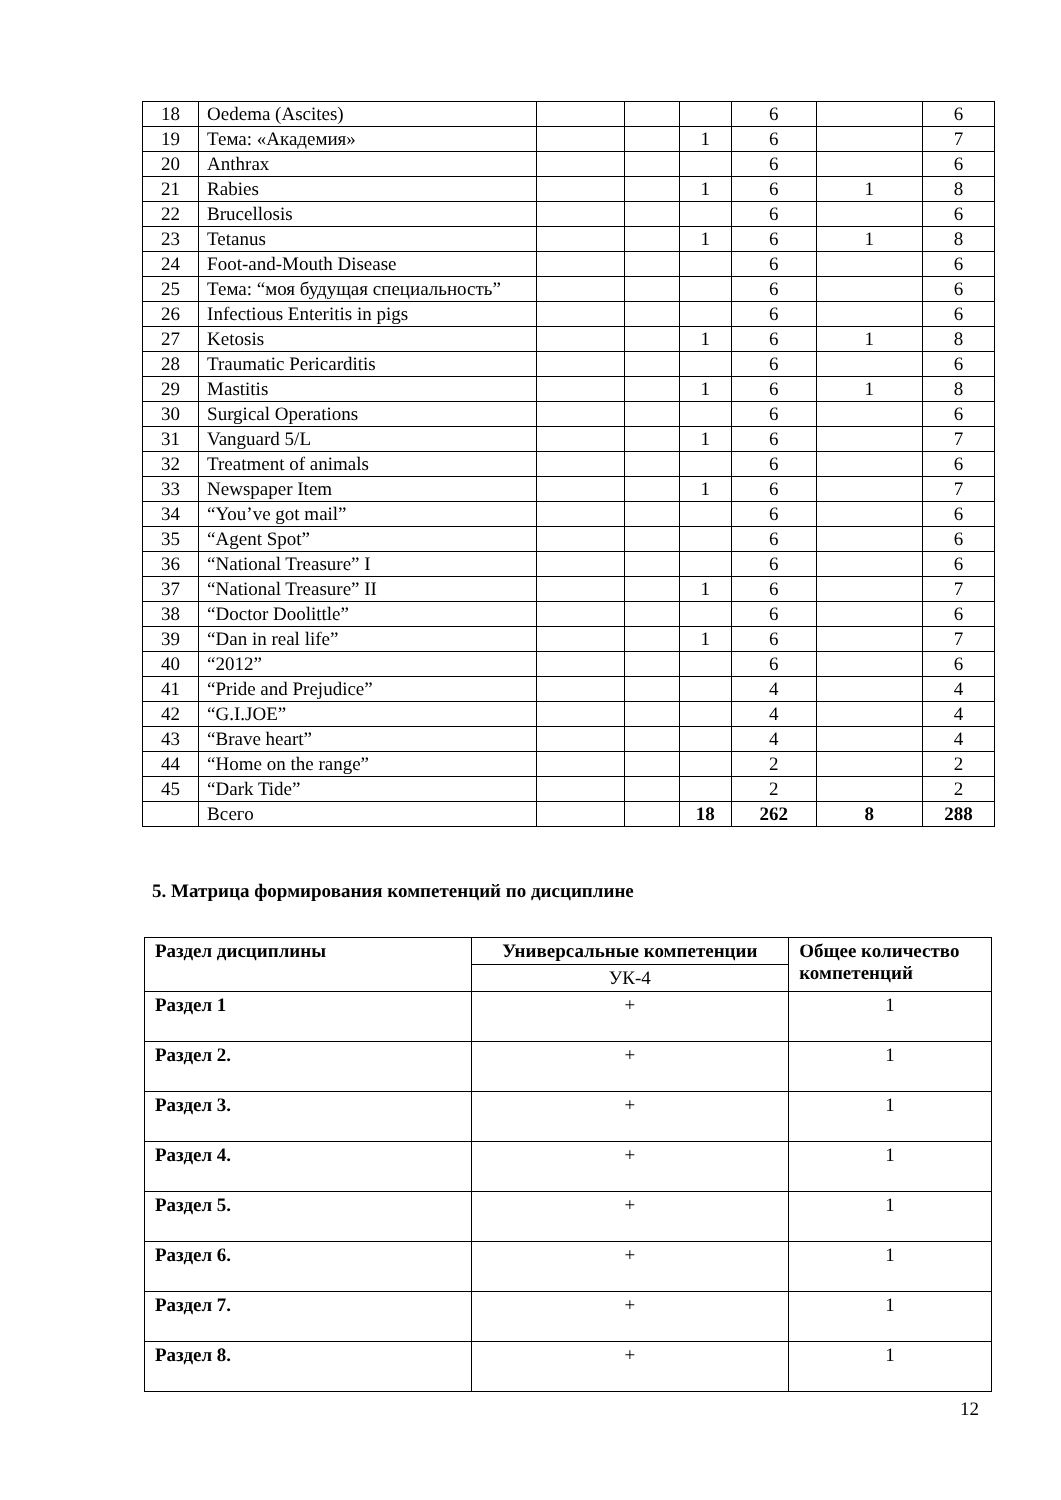| 18 | Oedema (Ascites) | | | | 6 | | 6 |
| 19 | Тема: «Академия» | | | 1 | 6 | | 7 |
| 20 | Anthrax | | | | 6 | | 6 |
| 21 | Rabies | | | 1 | 6 | 1 | 8 |
| 22 | Brucellosis | | | | 6 | | 6 |
| 23 | Tetanus | | | 1 | 6 | 1 | 8 |
| 24 | Foot-and-Mouth Disease | | | | 6 | | 6 |
| 25 | Тема: “моя будущая специальность” | | | | 6 | | 6 |
| 26 | Infectious Enteritis in pigs | | | | 6 | | 6 |
| 27 | Ketosis | | | 1 | 6 | 1 | 8 |
| 28 | Traumatic Pericarditis | | | | 6 | | 6 |
| 29 | Mastitis | | | 1 | 6 | 1 | 8 |
| 30 | Surgical Operations | | | | 6 | | 6 |
| 31 | Vanguard 5/L | | | 1 | 6 | | 7 |
| 32 | Treatment of animals | | | | 6 | | 6 |
| 33 | Newspaper Item | | | 1 | 6 | | 7 |
| 34 | “You’ve got mail” | | | | 6 | | 6 |
| 35 | “Agent Spot” | | | | 6 | | 6 |
| 36 | “National Treasure” I | | | | 6 | | 6 |
| 37 | “National Treasure” II | | | 1 | 6 | | 7 |
| 38 | “Doctor Doolittle” | | | | 6 | | 6 |
| 39 | “Dan in real life” | | | 1 | 6 | | 7 |
| 40 | “2012” | | | | 6 | | 6 |
| 41 | “Pride and Prejudice” | | | | 4 | | 4 |
| 42 | “G.I.JOE” | | | | 4 | | 4 |
| 43 | “Brave heart” | | | | 4 | | 4 |
| 44 | “Home on the range” | | | | 2 | | 2 |
| 45 | “Dark Tide” | | | | 2 | | 2 |
| | Всего | | | 18 | 262 | 8 | 288 |
5. Матрица формирования компетенций по дисциплине
| Раздел дисциплины | Универсальные компетенции | Общее количество компетенций |
| --- | --- | --- |
| | УК-4 | |
| Раздел 1 | + | 1 |
| Раздел 2. | + | 1 |
| Раздел 3. | + | 1 |
| Раздел 4. | + | 1 |
| Раздел 5. | + | 1 |
| Раздел 6. | + | 1 |
| Раздел 7. | + | 1 |
| Раздел 8. | + | 1 |
12